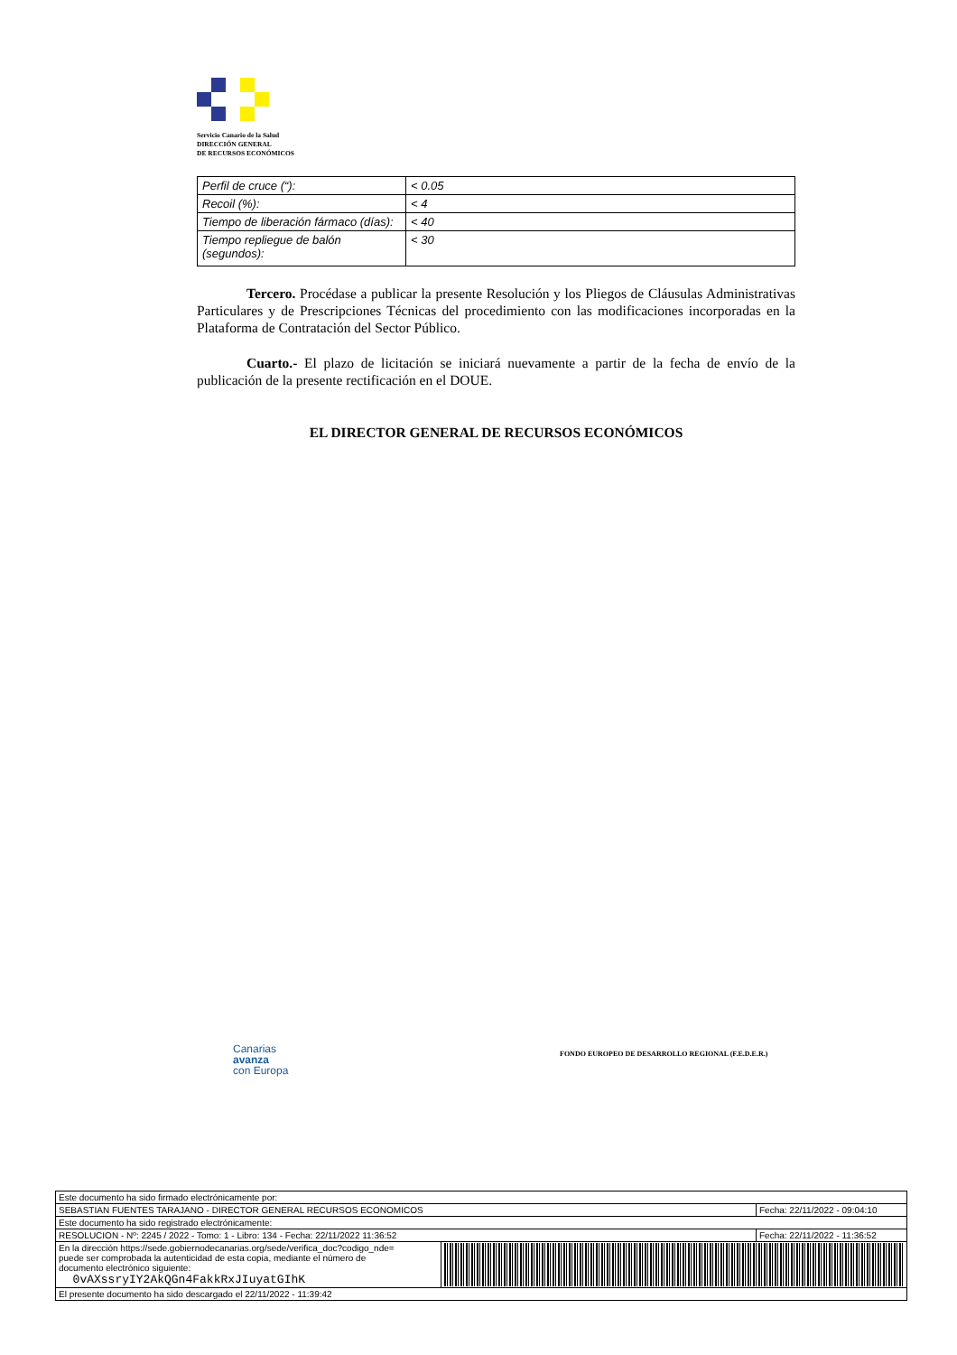Servicio Canario de la Salud
DIRECCIÓN GENERAL
DE RECURSOS ECONÓMICOS
| Perfil de cruce (“): | < 0.05 |
| Recoil (%): | < 4 |
| Tiempo de liberación fármaco (días): | < 40 |
| Tiempo repliegue de balón (segundos): | < 30 |
Tercero. Procédase a publicar la presente Resolución y los Pliegos de Cláusulas Administrativas Particulares y de Prescripciones Técnicas del procedimiento con las modificaciones incorporadas en la Plataforma de Contratación del Sector Público.
Cuarto.- El plazo de licitación se iniciará nuevamente a partir de la fecha de envío de la publicación de la presente rectificación en el DOUE.
EL DIRECTOR GENERAL DE RECURSOS ECONÓMICOS
Canarias
avanza
con Europa
FONDO EUROPEO DE DESARROLLO REGIONAL (F.E.D.E.R.)
| Este documento ha sido firmado electrónicamente por: | | |
| SEBASTIAN FUENTES TARAJANO - DIRECTOR GENERAL RECURSOS ECONOMICOS | | Fecha: 22/11/2022 - 09:04:10 |
| Este documento ha sido registrado electrónicamente: | | |
| RESOLUCION - Nº: 2245 / 2022 - Tomo: 1 - Libro: 134 - Fecha: 22/11/2022 11:36:52 | | Fecha: 22/11/2022 - 11:36:52 |
| En la dirección https://sede.gobiernodecanarias.org/sede/verifica_doc?codigo_nde= puede ser comprobada la autenticidad de esta copia, mediante el número de documento electrónico siguiente: 0vAXssryIY2AkQGn4FakkRxJIuyatGIhK | | |
| El presente documento ha sido descargado el 22/11/2022 - 11:39:42 | | |